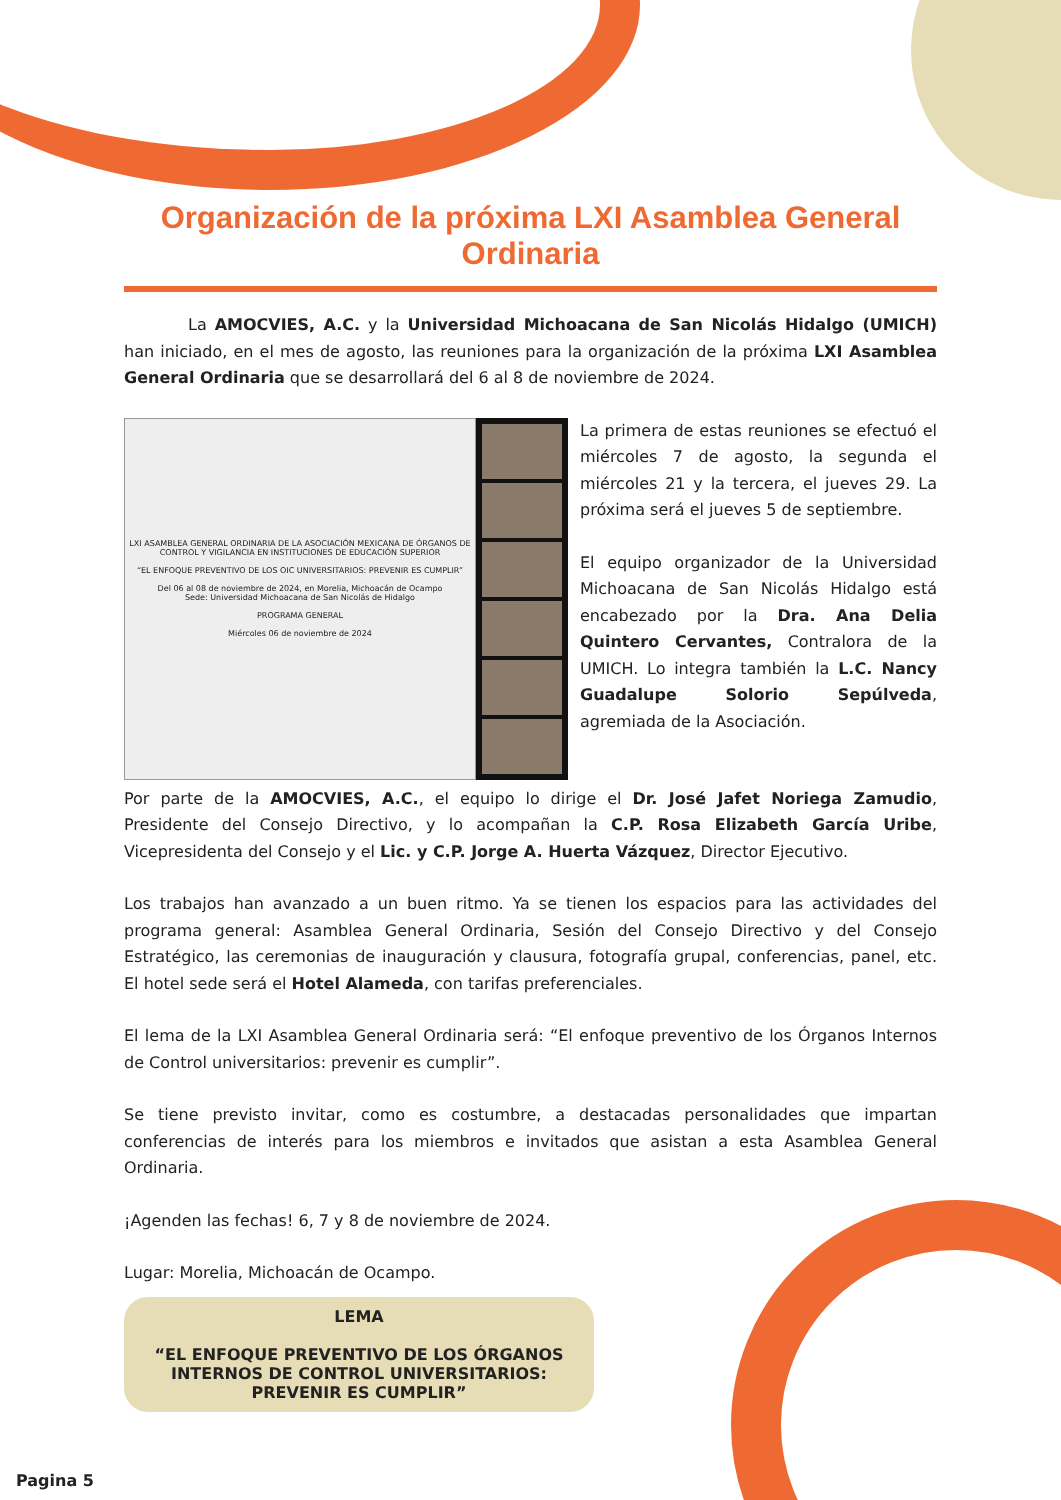Organización de la próxima LXI Asamblea General Ordinaria
La AMOCVIES, A.C. y la Universidad Michoacana de San Nicolás Hidalgo (UMICH) han iniciado, en el mes de agosto, las reuniones para la organización de la próxima LXI Asamblea General Ordinaria que se desarrollará del 6 al 8 de noviembre de 2024.
LXI ASAMBLEA GENERAL ORDINARIA DE LA ASOCIACIÓN MEXICANA DE ÓRGANOS DE CONTROL Y VIGILANCIA EN INSTITUCIONES DE EDUCACIÓN SUPERIOR
“EL ENFOQUE PREVENTIVO DE LOS OIC UNIVERSITARIOS: PREVENIR ES CUMPLIR”
Del 06 al 08 de noviembre de 2024, en Morelia, Michoacán de Ocampo
Sede: Universidad Michoacana de San Nicolás de Hidalgo
PROGRAMA GENERAL
Miércoles 06 de noviembre de 2024
La primera de estas reuniones se efectuó el miércoles 7 de agosto, la segunda el miércoles 21 y la tercera, el jueves 29. La próxima será el jueves 5 de septiembre.
El equipo organizador de la Universidad Michoacana de San Nicolás Hidalgo está encabezado por la Dra. Ana Delia Quintero Cervantes, Contralora de la UMICH. Lo integra también la L.C. Nancy Guadalupe Solorio Sepúlveda, agremiada de la Asociación.
Por parte de la AMOCVIES, A.C., el equipo lo dirige el Dr. José Jafet Noriega Zamudio, Presidente del Consejo Directivo, y lo acompañan la C.P. Rosa Elizabeth García Uribe, Vicepresidenta del Consejo y el Lic. y C.P. Jorge A. Huerta Vázquez, Director Ejecutivo.
Los trabajos han avanzado a un buen ritmo. Ya se tienen los espacios para las actividades del programa general: Asamblea General Ordinaria, Sesión del Consejo Directivo y del Consejo Estratégico, las ceremonias de inauguración y clausura, fotografía grupal, conferencias, panel, etc. El hotel sede será el Hotel Alameda, con tarifas preferenciales.
El lema de la LXI Asamblea General Ordinaria será: “El enfoque preventivo de los Órganos Internos de Control universitarios: prevenir es cumplir”.
Se tiene previsto invitar, como es costumbre, a destacadas personalidades que impartan conferencias de interés para los miembros e invitados que asistan a esta Asamblea General Ordinaria.
¡Agenden las fechas! 6, 7 y 8 de noviembre de 2024.
Lugar: Morelia, Michoacán de Ocampo.
LEMA
“EL ENFOQUE PREVENTIVO DE LOS ÓRGANOS INTERNOS DE CONTROL UNIVERSITARIOS: PREVENIR ES CUMPLIR”
Pagina 5